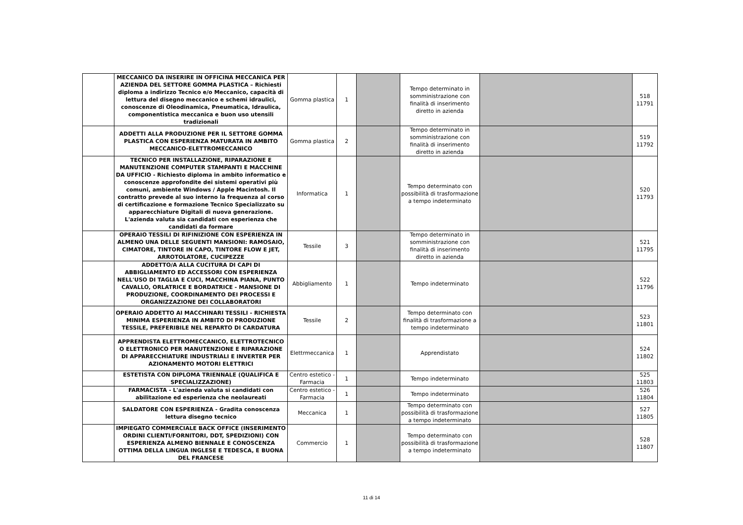| | MECCANICO DA INSERIRE IN OFFICINA MECCANICA PER AZIENDA DEL SETTORE GOMMA PLASTICA – Richiesti diploma a indirizzo Tecnico e/o Meccanico, capacità di lettura del disegno meccanico e schemi idraulici, conoscenze di Oleodinamica, Pneumatica, Idraulica, componentistica meccanica e buon uso utensili tradizionali | Gomma plastica | 1 | | Tempo determinato in somministrazione con finalità di inserimento diretto in azienda | | 518 11791 |
| | ADDETTI ALLA PRODUZIONE PER IL SETTORE GOMMA PLASTICA CON ESPERIENZA MATURATA IN AMBITO MECCANICO-ELETTROMECCANICO | Gomma plastica | 2 | | Tempo determinato in somministrazione con finalità di inserimento diretto in azienda | | 519 11792 |
| | TECNICO PER INSTALLAZIONE, RIPARAZIONE E MANUTENZIONE COMPUTER STAMPANTI E MACCHINE DA UFFICIO - Richiesto diploma in ambito informatico e conoscenze approfondite dei sistemi operativi più comuni, ambiente Windows / Apple Macintosh. Il contratto prevede al suo interno la frequenza al corso di certificazione e formazione Tecnico Specializzato su apparecchiature Digitali di nuova generazione. L'azienda valuta sia candidati con esperienza che candidati da formare | Informatica | 1 | | Tempo determinato con possibilità di trasformazione a tempo indeterminato | | 520 11793 |
| | OPERAIO TESSILI DI RIFINIZIONE CON ESPERIENZA IN ALMENO UNA DELLE SEGUENTI MANSIONI: RAMOSAIO, CIMATORE, TINTORE IN CAPO, TINTORE FLOW E JET, ARROTOLATORE, CUCIPEZZE | Tessile | 3 | | Tempo determinato in somministrazione con finalità di inserimento diretto in azienda | | 521 11795 |
| | ADDETTO/A ALLA CUCITURA DI CAPI DI ABBIGLIAMENTO ED ACCESSORI CON ESPERIENZA NELL'USO DI TAGLIA E CUCI, MACCHINA PIANA, PUNTO CAVALLO, ORLATRICE E BORDATRICE - MANSIONE DI PRODUZIONE, COORDINAMENTO DEI PROCESSI E ORGANIZZAZIONE DEI COLLABORATORI | Abbigliamento | 1 | | Tempo indeterminato | | 522 11796 |
| | OPERAIO ADDETTO AI MACCHINARI TESSILI - RICHIESTA MINIMA ESPERIENZA IN AMBITO DI PRODUZIONE TESSILE, PREFERIBILE NEL REPARTO DI CARDATURA | Tessile | 2 | | Tempo determinato con finalità di trasformazione a tempo indeterminato | | 523 11801 |
| | APPRENDISTA ELETTROMECCANICO, ELETTROTECNICO O ELETTRONICO PER MANUTENZIONE E RIPARAZIONE DI APPARECCHIATURE INDUSTRIALI E INVERTER PER AZIONAMENTO MOTORI ELETTRICI | Elettrmeccanica | 1 | | Apprendistato | | 524 11802 |
| | ESTETISTA CON DIPLOMA TRIENNALE (QUALIFICA E SPECIALIZZAZIONE) | Centro estetico - Farmacia | 1 | | Tempo indeterminato | | 525 11803 |
| | FARMACISTA - L'azienda valuta si candidati con abilitazione ed esperienza che neolaureati | Centro estetico - Farmacia | 1 | | Tempo indeterminato | | 526 11804 |
| | SALDATORE CON ESPERIENZA - Gradita conoscenza lettura disegno tecnico | Meccanica | 1 | | Tempo determinato con possibilità di trasformazione a tempo indeterminato | | 527 11805 |
| | IMPIEGATO COMMERCIALE BACK OFFICE (INSERIMENTO ORDINI CLIENTI/FORNITORI, DDT, SPEDIZIONI) CON ESPERIENZA ALMENO BIENNALE E CONOSCENZA OTTIMA DELLA LINGUA INGLESE E TEDESCA, E BUONA DEL FRANCESE | Commercio | 1 | | Tempo determinato con possibilità di trasformazione a tempo indeterminato | | 528 11807 |
11 di 14